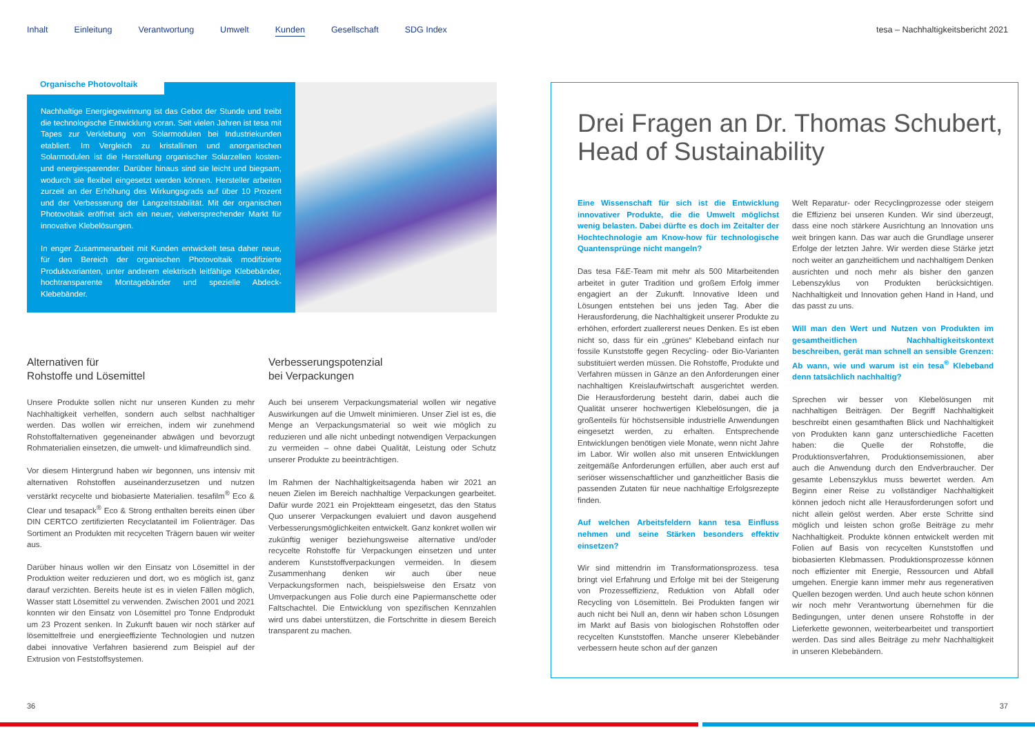Inhalt Einleitung Verantwortung Umwelt Kunden Gesellschaft SDG Index tesa – Nachhaltigkeitsbericht 2021
Organische Photovoltaik
Nachhaltige Energiegewinnung ist das Gebot der Stunde und treibt die technologische Entwicklung voran. Seit vielen Jahren ist tesa mit Tapes zur Verklebung von Solarmodulen bei Industriekunden etabliert. Im Vergleich zu kristallinen und anorganischen Solarmodulen ist die Herstellung organischer Solarzellen kosten- und energiesparender. Darüber hinaus sind sie leicht und biegsam, wodurch sie flexibel eingesetzt werden können. Hersteller arbeiten zurzeit an der Erhöhung des Wirkungsgrads auf über 10 Prozent und der Verbesserung der Langzeitstabilität. Mit der organischen Photovoltaik eröffnet sich ein neuer, vielversprechender Markt für innovative Klebelösungen.
In enger Zusammenarbeit mit Kunden entwickelt tesa daher neue, für den Bereich der organischen Photovoltaik modifizierte Produktvarianten, unter anderem elektrisch leitfähige Klebebänder, hochtransparente Montagebänder und spezielle Abdeck-Klebebänder.
Alternativen für
Rohstoffe und Lösemittel
Unsere Produkte sollen nicht nur unseren Kunden zu mehr Nachhaltigkeit verhelfen, sondern auch selbst nachhaltiger werden. Das wollen wir erreichen, indem wir zunehmend Rohstoffalternativen gegeneinander abwägen und bevorzugt Rohmaterialien einsetzen, die umwelt- und klimafreundlich sind.
Vor diesem Hintergrund haben wir begonnen, uns intensiv mit alternativen Rohstoffen auseinanderzusetzen und nutzen verstärkt recycelte und biobasierte Materialien. tesafilm<sup>®</sup> Eco & Clear und tesapack<sup>®</sup> Eco & Strong enthalten bereits einen über DIN CERTCO zertifizierten Recyclatanteil im Folienträger. Das Sortiment an Produkten mit recycelten Trägern bauen wir weiter aus.
Darüber hinaus wollen wir den Einsatz von Lösemittel in der Produktion weiter reduzieren und dort, wo es möglich ist, ganz darauf verzichten. Bereits heute ist es in vielen Fällen möglich, Wasser statt Lösemittel zu verwenden. Zwischen 2001 und 2021 konnten wir den Einsatz von Lösemittel pro Tonne Endprodukt um 23 Prozent senken. In Zukunft bauen wir noch stärker auf lösemittelfreie und energieeffiziente Technologien und nutzen dabei innovative Verfahren basierend zum Beispiel auf der Extrusion von Feststoffsystemen.
Verbesserungspotenzial
bei Verpackungen
Auch bei unserem Verpackungsmaterial wollen wir negative Auswirkungen auf die Umwelt minimieren. Unser Ziel ist es, die Menge an Verpackungsmaterial so weit wie möglich zu reduzieren und alle nicht unbedingt notwendigen Verpackungen zu vermeiden – ohne dabei Qualität, Leistung oder Schutz unserer Produkte zu beeinträchtigen.
Im Rahmen der Nachhaltigkeitsagenda haben wir 2021 an neuen Zielen im Bereich nachhaltige Verpackungen gearbeitet. Dafür wurde 2021 ein Projektteam eingesetzt, das den Status Quo unserer Verpackungen evaluiert und davon ausgehend Verbesserungsmöglichkeiten entwickelt. Ganz konkret wollen wir zukünftig weniger beziehungsweise alternative und/oder recycelte Rohstoffe für Verpackungen einsetzen und unter anderem Kunststoffverpackungen vermeiden. In diesem Zusammenhang denken wir auch über neue Verpackungsformen nach, beispielsweise den Ersatz von Umverpackungen aus Folie durch eine Papiermanschette oder Faltschachtel. Die Entwicklung von spezifischen Kennzahlen wird uns dabei unterstützen, die Fortschritte in diesem Bereich transparent zu machen.
Drei Fragen an Dr. Thomas Schubert,
Head of Sustainability
Eine Wissenschaft für sich ist die Entwicklung innovativer Produkte, die die Umwelt möglichst wenig belasten. Dabei dürfte es doch im Zeitalter der Hochtechnologie am Know-how für technologische Quantensprünge nicht mangeln?
Das tesa F&E-Team mit mehr als 500 Mitarbeitenden arbeitet in guter Tradition und großem Erfolg immer engagiert an der Zukunft. Innovative Ideen und Lösungen entstehen bei uns jeden Tag. Aber die Herausforderung, die Nachhaltigkeit unserer Produkte zu erhöhen, erfordert zuallererst neues Denken. Es ist eben nicht so, dass für ein „grünes“ Klebeband einfach nur fossile Kunststoffe gegen Recycling- oder Bio-Varianten substituiert werden müssen. Die Rohstoffe, Produkte und Verfahren müssen in Gänze an den Anforderungen einer nachhaltigen Kreislaufwirtschaft ausgerichtet werden. Die Herausforderung besteht darin, dabei auch die Qualität unserer hochwertigen Klebelösungen, die ja großenteils für höchstsensible industrielle Anwendungen eingesetzt werden, zu erhalten. Entsprechende Entwicklungen benötigen viele Monate, wenn nicht Jahre im Labor. Wir wollen also mit unseren Entwicklungen zeitgemäße Anforderungen erfüllen, aber auch erst auf seriöser wissenschaftlicher und ganzheitlicher Basis die passenden Zutaten für neue nachhaltige Erfolgsrezepte finden.
Auf welchen Arbeitsfeldern kann tesa Einfluss nehmen und seine Stärken besonders effektiv einsetzen?
Wir sind mittendrin im Transformationsprozess. tesa bringt viel Erfahrung und Erfolge mit bei der Steigerung von Prozesseffizienz, Reduktion von Abfall oder Recycling von Lösemitteln. Bei Produkten fangen wir auch nicht bei Null an, denn wir haben schon Lösungen im Markt auf Basis von biologischen Rohstoffen oder recycelten Kunststoffen. Manche unserer Klebebänder verbessern heute schon auf der ganzen
Welt Reparatur- oder Recyclingprozesse oder steigern die Effizienz bei unseren Kunden. Wir sind überzeugt, dass eine noch stärkere Ausrichtung an Innovation uns weit bringen kann. Das war auch die Grundlage unserer Erfolge der letzten Jahre. Wir werden diese Stärke jetzt noch weiter an ganzheitlichem und nachhaltigem Denken ausrichten und noch mehr als bisher den ganzen Lebenszyklus von Produkten berücksichtigen. Nachhaltigkeit und Innovation gehen Hand in Hand, und das passt zu uns.
Will man den Wert und Nutzen von Produkten im gesamtheitlichen Nachhaltigkeitskontext beschreiben, gerät man schnell an sensible Grenzen: Ab wann, wie und warum ist ein tesa<sup>®</sup> Klebeband denn tatsächlich nachhaltig?
Sprechen wir besser von Klebelösungen mit nachhaltigen Beiträgen. Der Begriff Nachhaltigkeit beschreibt einen gesamthaften Blick und Nachhaltigkeit von Produkten kann ganz unterschiedliche Facetten haben: die Quelle der Rohstoffe, die Produktionsverfahren, Produktionsemissionen, aber auch die Anwendung durch den Endverbraucher. Der gesamte Lebenszyklus muss bewertet werden. Am Beginn einer Reise zu vollständiger Nachhaltigkeit können jedoch nicht alle Herausforderungen sofort und nicht allein gelöst werden. Aber erste Schritte sind möglich und leisten schon große Beiträge zu mehr Nachhaltigkeit. Produkte können entwickelt werden mit Folien auf Basis von recycelten Kunststoffen und biobasierten Klebmassen. Produktionsprozesse können noch effizienter mit Energie, Ressourcen und Abfall umgehen. Energie kann immer mehr aus regenerativen Quellen bezogen werden. Und auch heute schon können wir noch mehr Verantwortung übernehmen für die Bedingungen, unter denen unsere Rohstoffe in der Lieferkette gewonnen, weiterbearbeitet und transportiert werden. Das sind alles Beiträge zu mehr Nachhaltigkeit in unseren Klebebändern.
36 37